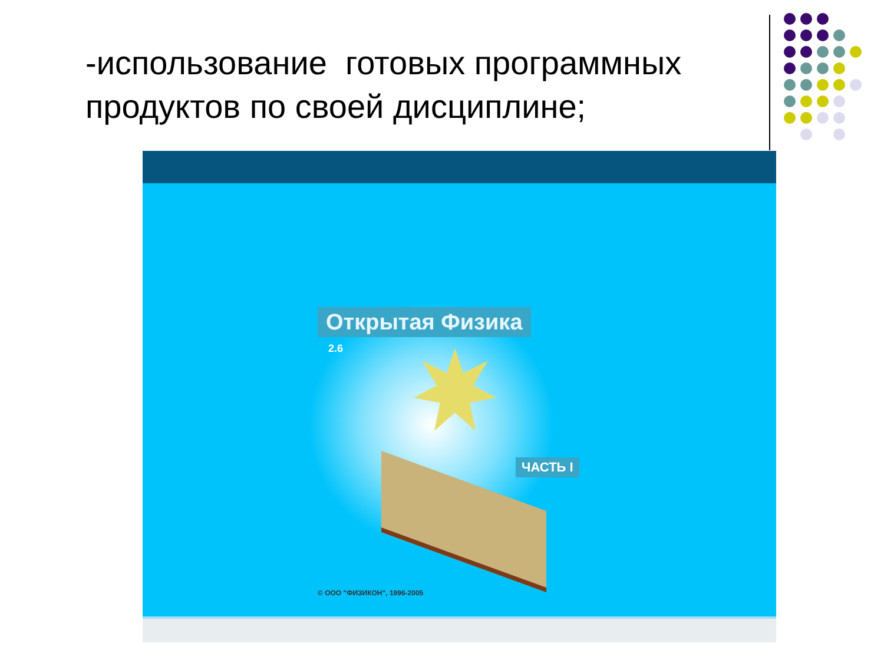-использование готовых программных продуктов по своей дисциплине;
Открытая Физика
2.6
ЧАСТЬ I
© ООО "ФИЗИКОН", 1996-2005